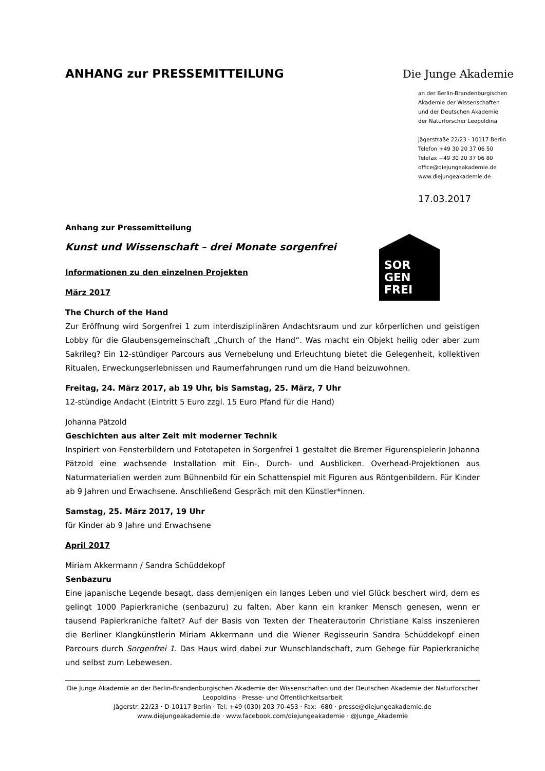ANHANG zur PRESSEMITTEILUNG Die Junge Akademie
an der Berlin-Brandenburgischen
Akademie der Wissenschaften
und der Deutschen Akademie
der Naturforscher Leopoldina
Jägerstraße 22/23 · 10117 Berlin
Telefon +49 30 20 37 06 50
Telefax +49 30 20 37 06 80
office@diejungeakademie.de
www.diejungeakademie.de
17.03.2017
SOR
GEN
FREI
Anhang zur Pressemitteilung
Kunst und Wissenschaft – drei Monate sorgenfrei
Informationen zu den einzelnen Projekten
März 2017
The Church of the Hand
Zur Eröffnung wird Sorgenfrei 1 zum interdisziplinären Andachtsraum und zur körperlichen und geistigen Lobby für die Glaubensgemeinschaft „Church of the Hand“. Was macht ein Objekt heilig oder aber zum Sakrileg? Ein 12-stündiger Parcours aus Vernebelung und Erleuchtung bietet die Gelegenheit, kollektiven Ritualen, Erweckungserlebnissen und Raumerfahrungen rund um die Hand beizuwohnen.
Freitag, 24. März 2017, ab 19 Uhr, bis Samstag, 25. März, 7 Uhr
12-stündige Andacht (Eintritt 5 Euro zzgl. 15 Euro Pfand für die Hand)
Johanna Pätzold
Geschichten aus alter Zeit mit moderner Technik
Inspiriert von Fensterbildern und Fototapeten in Sorgenfrei 1 gestaltet die Bremer Figurenspielerin Johanna Pätzold eine wachsende Installation mit Ein-, Durch- und Ausblicken. Overhead-Projektionen aus Naturmaterialien werden zum Bühnenbild für ein Schattenspiel mit Figuren aus Röntgenbildern. Für Kinder ab 9 Jahren und Erwachsene. Anschließend Gespräch mit den Künstler*innen.
Samstag, 25. März 2017, 19 Uhr
für Kinder ab 9 Jahre und Erwachsene
April 2017
Miriam Akkermann / Sandra Schüddekopf
Senbazuru
Eine japanische Legende besagt, dass demjenigen ein langes Leben und viel Glück beschert wird, dem es gelingt 1000 Papierkraniche (senbazuru) zu falten. Aber kann ein kranker Mensch genesen, wenn er tausend Papierkraniche faltet? Auf der Basis von Texten der Theaterautorin Christiane Kalss inszenieren die Berliner Klangkünstlerin Miriam Akkermann und die Wiener Regisseurin Sandra Schüddekopf einen Parcours durch Sorgenfrei 1. Das Haus wird dabei zur Wunschlandschaft, zum Gehege für Papierkraniche und selbst zum Lebewesen.
Die Junge Akademie an der Berlin-Brandenburgischen Akademie der Wissenschaften und der Deutschen Akademie der Naturforscher Leopoldina · Presse- und Öffentlichkeitsarbeit
Jägerstr. 22/23 · D-10117 Berlin · Tel: +49 (030) 203 70-453 · Fax: -680 · presse@diejungeakademie.de
www.diejungeakademie.de · www.facebook.com/diejungeakademie · @Junge_Akademie